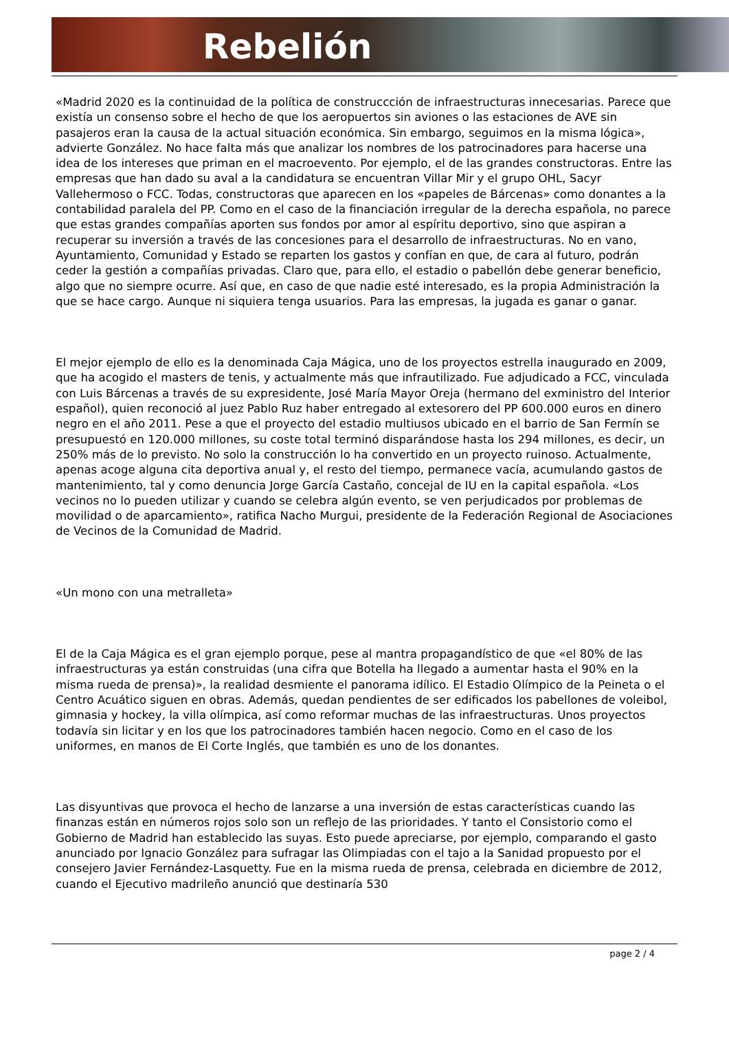Rebelión
«Madrid 2020 es la continuidad de la política de construccción de infraestructuras innecesarias. Parece que existía un consenso sobre el hecho de que los aeropuertos sin aviones o las estaciones de AVE sin pasajeros eran la causa de la actual situación económica. Sin embargo, seguimos en la misma lógica», advierte González. No hace falta más que analizar los nombres de los patrocinadores para hacerse una idea de los intereses que priman en el macroevento. Por ejemplo, el de las grandes constructoras. Entre las empresas que han dado su aval a la candidatura se encuentran Villar Mir y el grupo OHL, Sacyr Vallehermoso o FCC. Todas, constructoras que aparecen en los «papeles de Bárcenas» como donantes a la contabilidad paralela del PP. Como en el caso de la financiación irregular de la derecha española, no parece que estas grandes compañías aporten sus fondos por amor al espíritu deportivo, sino que aspiran a recuperar su inversión a través de las concesiones para el desarrollo de infraestructuras. No en vano, Ayuntamiento, Comunidad y Estado se reparten los gastos y confían en que, de cara al futuro, podrán ceder la gestión a compañías privadas. Claro que, para ello, el estadio o pabellón debe generar beneficio, algo que no siempre ocurre. Así que, en caso de que nadie esté interesado, es la propia Administración la que se hace cargo. Aunque ni siquiera tenga usuarios. Para las empresas, la jugada es ganar o ganar.
El mejor ejemplo de ello es la denominada Caja Mágica, uno de los proyectos estrella inaugurado en 2009, que ha acogido el masters de tenis, y actualmente más que infrautilizado. Fue adjudicado a FCC, vinculada con Luis Bárcenas a través de su expresidente, José María Mayor Oreja (hermano del exministro del Interior español), quien reconoció al juez Pablo Ruz haber entregado al extesorero del PP 600.000 euros en dinero negro en el año 2011. Pese a que el proyecto del estadio multiusos ubicado en el barrio de San Fermín se presupuestó en 120.000 millones, su coste total terminó disparándose hasta los 294 millones, es decir, un 250% más de lo previsto. No solo la construcción lo ha convertido en un proyecto ruinoso. Actualmente, apenas acoge alguna cita deportiva anual y, el resto del tiempo, permanece vacía, acumulando gastos de mantenimiento, tal y como denuncia Jorge García Castaño, concejal de IU en la capital española. «Los vecinos no lo pueden utilizar y cuando se celebra algún evento, se ven perjudicados por problemas de movilidad o de aparcamiento», ratifica Nacho Murgui, presidente de la Federación Regional de Asociaciones de Vecinos de la Comunidad de Madrid.
«Un mono con una metralleta»
El de la Caja Mágica es el gran ejemplo porque, pese al mantra propagandístico de que «el 80% de las infraestructuras ya están construidas (una cifra que Botella ha llegado a aumentar hasta el 90% en la misma rueda de prensa)», la realidad desmiente el panorama idílico. El Estadio Olímpico de la Peineta o el Centro Acuático siguen en obras. Además, quedan pendientes de ser edificados los pabellones de voleibol, gimnasia y hockey, la villa olímpica, así como reformar muchas de las infraestructuras. Unos proyectos todavía sin licitar y en los que los patrocinadores también hacen negocio. Como en el caso de los uniformes, en manos de El Corte Inglés, que también es uno de los donantes.
Las disyuntivas que provoca el hecho de lanzarse a una inversión de estas características cuando las finanzas están en números rojos solo son un reflejo de las prioridades. Y tanto el Consistorio como el Gobierno de Madrid han establecido las suyas. Esto puede apreciarse, por ejemplo, comparando el gasto anunciado por Ignacio González para sufragar las Olimpiadas con el tajo a la Sanidad propuesto por el consejero Javier Fernández-Lasquetty. Fue en la misma rueda de prensa, celebrada en diciembre de 2012, cuando el Ejecutivo madrileño anunció que destinaría 530
page 2 / 4